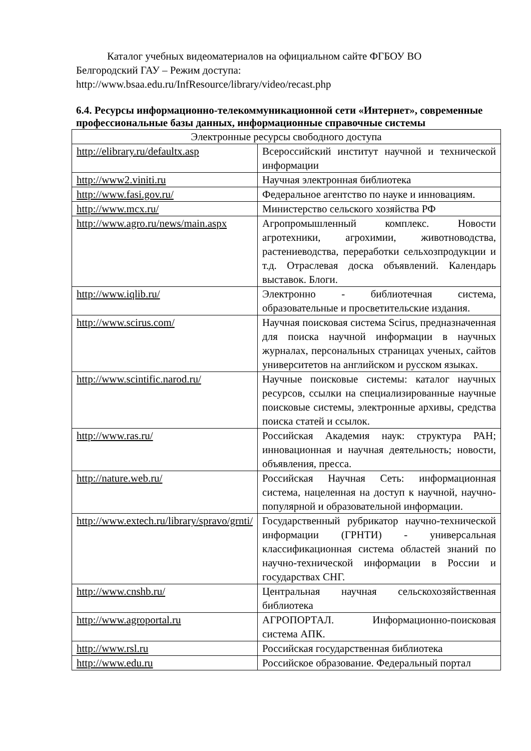Каталог учебных видеоматериалов на официальном сайте ФГБОУ ВО
Белгородский ГАУ – Режим доступа:
http://www.bsaa.edu.ru/InfResource/library/video/recast.php
6.4. Ресурсы информационно-телекоммуникационной сети «Интернет», современные профессиональные базы данных, информационные справочные системы
| Электронные ресурсы свободного доступа | |
| http://elibrary.ru/defaultx.asp | Всероссийский институт научной и технической информации |
| http://www2.viniti.ru | Научная электронная библиотека |
| http://www.fasi.gov.ru/ | Федеральное агентство по науке и инновациям. |
| http://www.mcx.ru/ | Министерство сельского хозяйства РФ |
| http://www.agro.ru/news/main.aspx | Агропромышленный комплекс. Новости агротехники, агрохимии, животноводства, растениеводства, переработки сельхозпродукции и т.д. Отраслевая доска объявлений. Календарь выставок. Блоги. |
| http://www.iqlib.ru/ | Электронно - библиотечная система, образовательные и просветительские издания. |
| http://www.scirus.com/ | Научная поисковая система Scirus, предназначенная для поиска научной информации в научных журналах, персональных страницах ученых, сайтов университетов на английском и русском языках. |
| http://www.scintific.narod.ru/ | Научные поисковые системы: каталог научных ресурсов, ссылки на специализированные научные поисковые системы, электронные архивы, средства поиска статей и ссылок. |
| http://www.ras.ru/ | Российская Академия наук: структура РАН; инновационная и научная деятельность; новости, объявления, пресса. |
| http://nature.web.ru/ | Российская Научная Сеть: информационная система, нацеленная на доступ к научной, научно-популярной и образовательной информации. |
| http://www.extech.ru/library/spravo/grnti/ | Государственный рубрикатор научно-технической информации (ГРНТИ) - универсальная классификационная система областей знаний по научно-технической информации в России и государствах СНГ. |
| http://www.cnshb.ru/ | Центральная научная сельскохозяйственная библиотека |
| http://www.agroportal.ru | АГРОПОРТАЛ. Информационно-поисковая система АПК. |
| http://www.rsl.ru | Российская государственная библиотека |
| http://www.edu.ru | Российское образование. Федеральный портал |